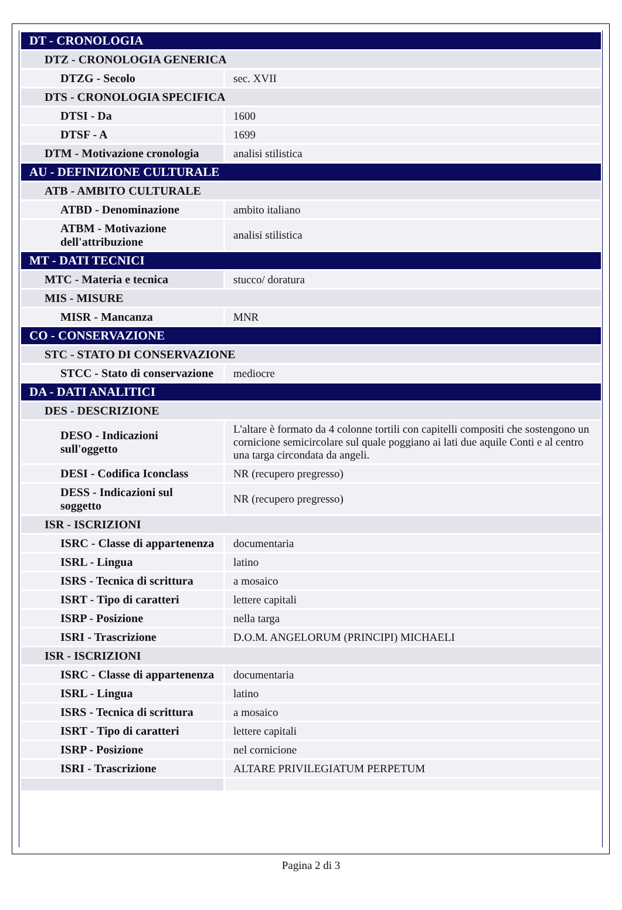| DT - CRONOLOGIA | |
| DTZ - CRONOLOGIA GENERICA | |
| DTZG - Secolo | sec. XVII |
| DTS - CRONOLOGIA SPECIFICA | |
| DTSI - Da | 1600 |
| DTSF - A | 1699 |
| DTM - Motivazione cronologia | analisi stilistica |
| AU - DEFINIZIONE CULTURALE | |
| ATB - AMBITO CULTURALE | |
| ATBD - Denominazione | ambito italiano |
| ATBM - Motivazione dell'attribuzione | analisi stilistica |
| MT - DATI TECNICI | |
| MTC - Materia e tecnica | stucco/ doratura |
| MIS - MISURE | |
| MISR - Mancanza | MNR |
| CO - CONSERVAZIONE | |
| STC - STATO DI CONSERVAZIONE | |
| STCC - Stato di conservazione | mediocre |
| DA - DATI ANALITICI | |
| DES - DESCRIZIONE | |
| DESO - Indicazioni sull'oggetto | L'altare è formato da 4 colonne tortili con capitelli compositi che sostengono un cornicione semicircolare sul quale poggiano ai lati due aquile Conti e al centro una targa circondata da angeli. |
| DESI - Codifica Iconclass | NR (recupero pregresso) |
| DESS - Indicazioni sul soggetto | NR (recupero pregresso) |
| ISR - ISCRIZIONI | |
| ISRC - Classe di appartenenza | documentaria |
| ISRL - Lingua | latino |
| ISRS - Tecnica di scrittura | a mosaico |
| ISRT - Tipo di caratteri | lettere capitali |
| ISRP - Posizione | nella targa |
| ISRI - Trascrizione | D.O.M. ANGELORUM (PRINCIPI) MICHAELI |
| ISR - ISCRIZIONI | |
| ISRC - Classe di appartenenza | documentaria |
| ISRL - Lingua | latino |
| ISRS - Tecnica di scrittura | a mosaico |
| ISRT - Tipo di caratteri | lettere capitali |
| ISRP - Posizione | nel cornicione |
| ISRI - Trascrizione | ALTARE PRIVILEGIATUM PERPETUM |
Pagina 2 di 3